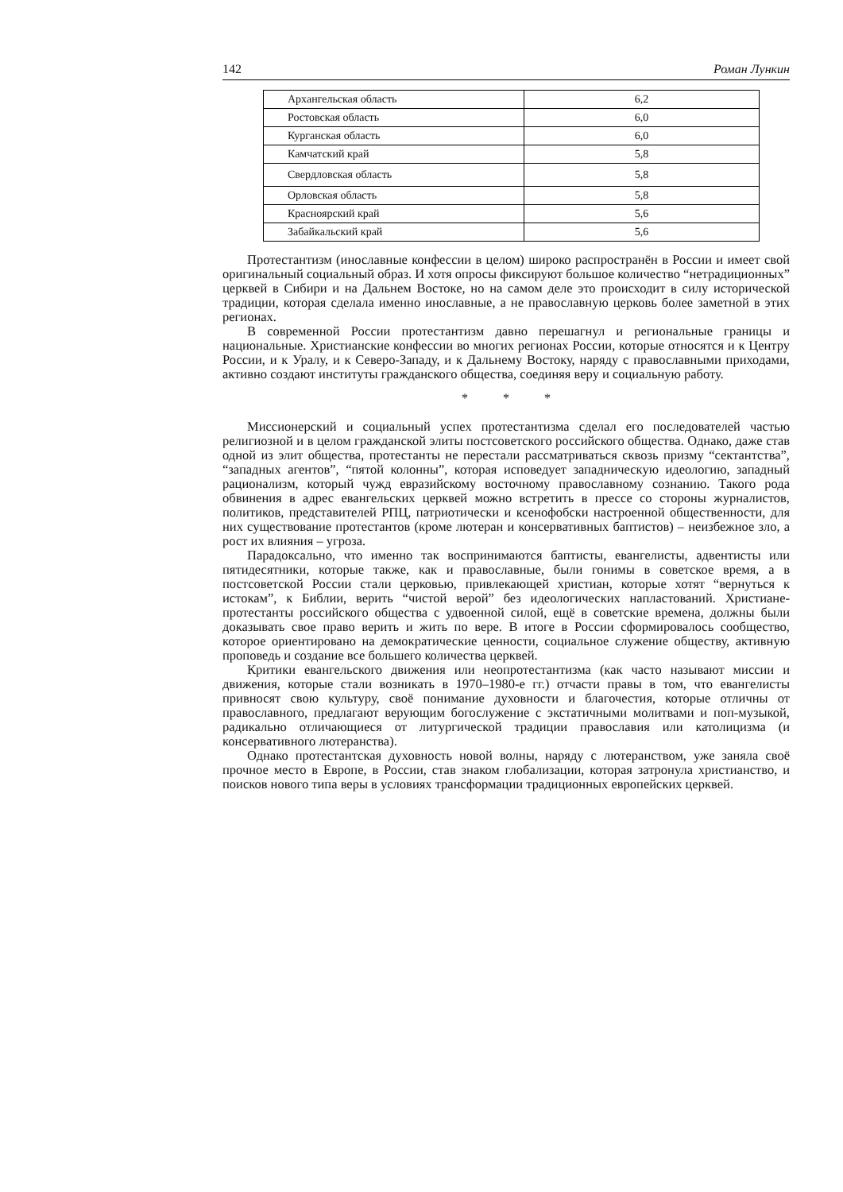142 Роман Лункин
| Архангельская область | 6,2 |
| Ростовская область | 6,0 |
| Курганская область | 6,0 |
| Камчатский край | 5,8 |
| Свердловская область | 5,8 |
| Орловская область | 5,8 |
| Красноярский край | 5,6 |
| Забайкальский край | 5,6 |
Протестантизм (инославные конфессии в целом) широко распространён в России и имеет свой оригинальный социальный образ. И хотя опросы фиксируют большое количество “нетрадиционных” церквей в Сибири и на Дальнем Востоке, но на самом деле это происходит в силу исторической традиции, которая сделала именно инославные, а не православную церковь более заметной в этих регионах.
В современной России протестантизм давно перешагнул и региональные границы и национальные. Христианские конфессии во многих регионах России, которые относятся и к Центру России, и к Уралу, и к Северо-Западу, и к Дальнему Востоку, наряду с православными приходами, активно создают институты гражданского общества, соединяя веру и социальную работу.
* * *
Миссионерский и социальный успех протестантизма сделал его последователей частью религиозной и в целом гражданской элиты постсоветского российского общества. Однако, даже став одной из элит общества, протестанты не перестали рассматриваться сквозь призму “сектантства”, “западных агентов”, “пятой колонны”, которая исповедует западническую идеологию, западный рационализм, который чужд евразийскому восточному православному сознанию. Такого рода обвинения в адрес евангельских церквей можно встретить в прессе со стороны журналистов, политиков, представителей РПЦ, патриотически и ксенофобски настроенной общественности, для них существование протестантов (кроме лютеран и консервативных баптистов) – неизбежное зло, а рост их влияния – угроза.
Парадоксально, что именно так воспринимаются баптисты, евангелисты, адвентисты или пятидесятники, которые также, как и православные, были гонимы в советское время, а в постсоветской России стали церковью, привлекающей христиан, которые хотят “вернуться к истокам”, к Библии, верить “чистой верой” без идеологических напластований. Христиане-протестанты российского общества с удвоенной силой, ещё в советские времена, должны были доказывать свое право верить и жить по вере. В итоге в России сформировалось сообщество, которое ориентировано на демократические ценности, социальное служение обществу, активную проповедь и создание все большего количества церквей.
Критики евангельского движения или неопротестантизма (как часто называют миссии и движения, которые стали возникать в 1970–1980-е гг.) отчасти правы в том, что евангелисты привносят свою культуру, своё понимание духовности и благочестия, которые отличны от православного, предлагают верующим богослужение с экстатичными молитвами и поп-музыкой, радикально отличающиеся от литургической традиции православия или католицизма (и консервативного лютеранства).
Однако протестантская духовность новой волны, наряду с лютеранством, уже заняла своё прочное место в Европе, в России, став знаком глобализации, которая затронула христианство, и поисков нового типа веры в условиях трансформации традиционных европейских церквей.